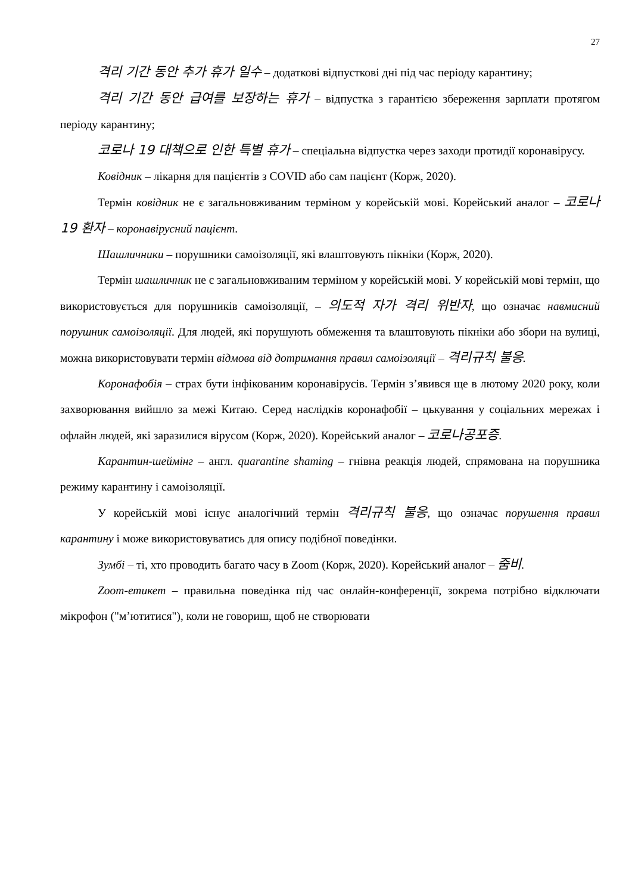27
격리 기간 동안 추가 휴가 일수 – додаткові відпусткові дні під час періоду карантину;
격리 기간 동안 급여를 보장하는 휴가 – відпустка з гарантією збереження зарплати протягом періоду карантину;
코로나 19 대책으로 인한 특별 휴가 – спеціальна відпустка через заходи протидії коронавірусу.
Ковідник – лікарня для пацієнтів з COVID або сам пацієнт (Корж, 2020).
Термін ковідник не є загальновживаним терміном у корейській мові. Корейський аналог – 코로나 19 환자 – коронавірусний пацієнт.
Шашличники – порушники самоізоляції, які влаштовують пікніки (Корж, 2020).
Термін шашличник не є загальновживаним терміном у корейській мові. У корейській мові термін, що використовується для порушників самоізоляції, – 의도적 자가 격리 위반자, що означає навмисний порушник самоізоляції. Для людей, які порушують обмеження та влаштовують пікніки або збори на вулиці, можна використовувати термін відмова від дотримання правил самоізоляції – 격리규칙 불응.
Коронафобія – страх бути інфікованим коронавірусів. Термін з’явився ще в лютому 2020 року, коли захворювання вийшло за межі Китаю. Серед наслідків коронафобії – цькування у соціальних мережах і офлайн людей, які заразилися вірусом (Корж, 2020). Корейський аналог – 코로나공포증.
Карантин-шеймінг – англ. quarantine shaming – гнівна реакція людей, спрямована на порушника режиму карантину і самоізоляції.
У корейській мові існує аналогічний термін 격리규칙 불응, що означає порушення правил карантину і може використовуватись для опису подібної поведінки.
Зумбі – ті, хто проводить багато часу в Zoom (Корж, 2020). Корейський аналог – 줌비.
Zoom-етикет – правильна поведінка під час онлайн-конференції, зокрема потрібно відключати мікрофон ("м’ютитися"), коли не говориш, щоб не створювати